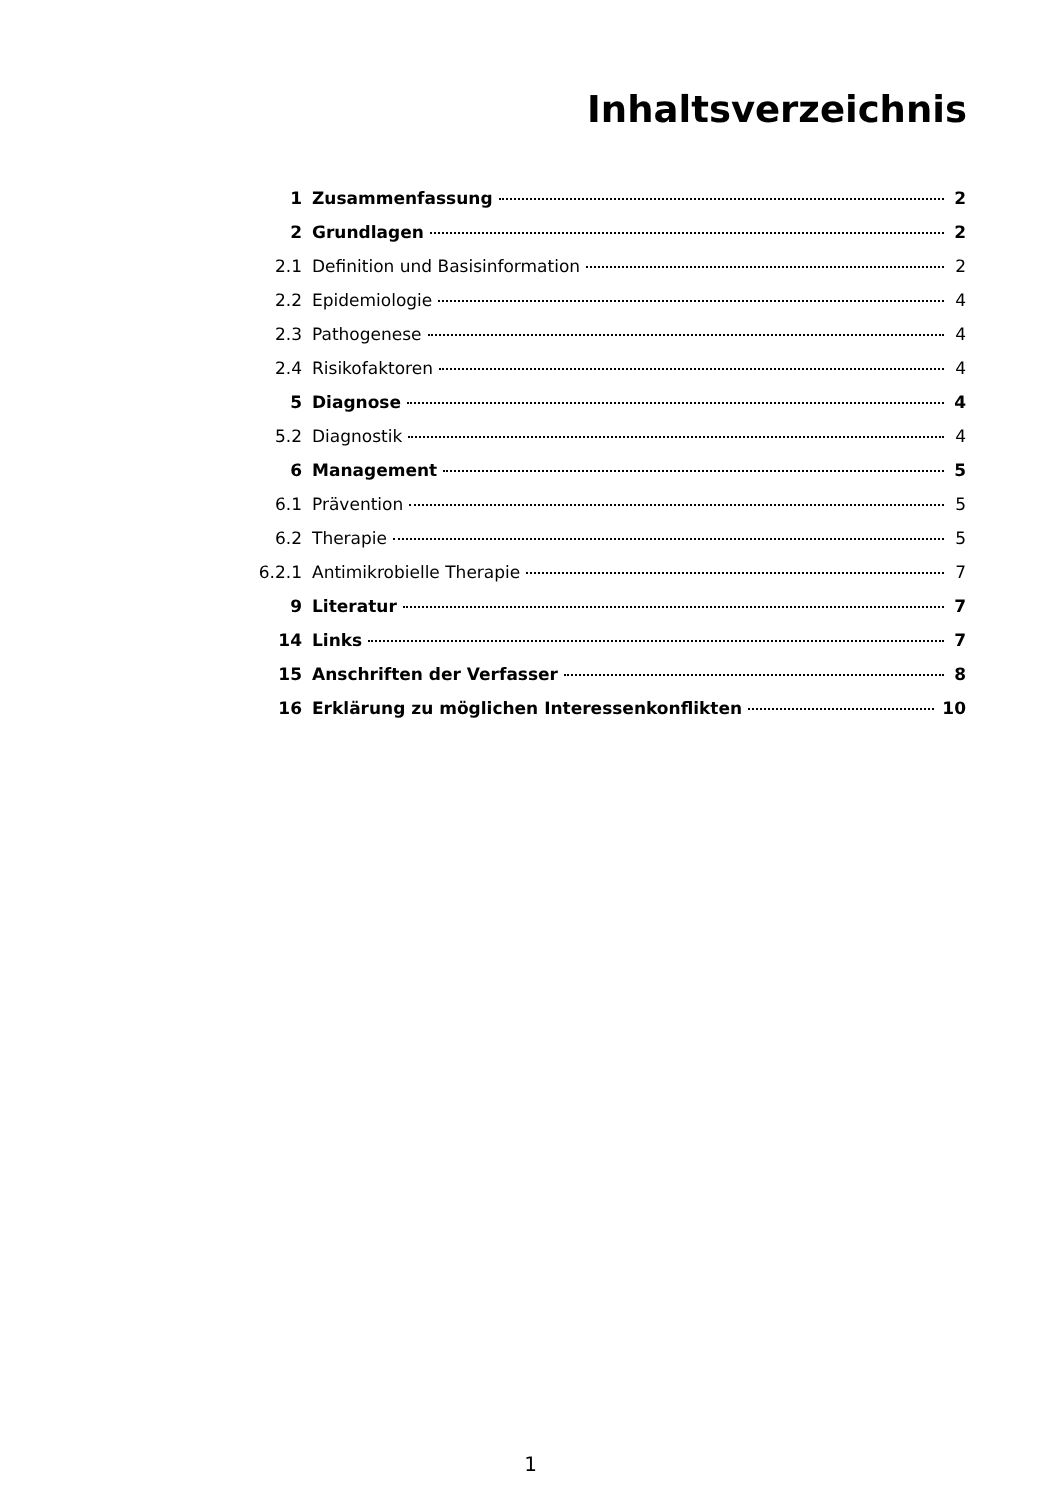Inhaltsverzeichnis
1 Zusammenfassung 2
2 Grundlagen 2
2.1 Definition und Basisinformation 2
2.2 Epidemiologie 4
2.3 Pathogenese 4
2.4 Risikofaktoren 4
5 Diagnose 4
5.2 Diagnostik 4
6 Management 5
6.1 Prävention 5
6.2 Therapie 5
6.2.1 Antimikrobielle Therapie 7
9 Literatur 7
14 Links 7
15 Anschriften der Verfasser 8
16 Erklärung zu möglichen Interessenkonflikten 10
1